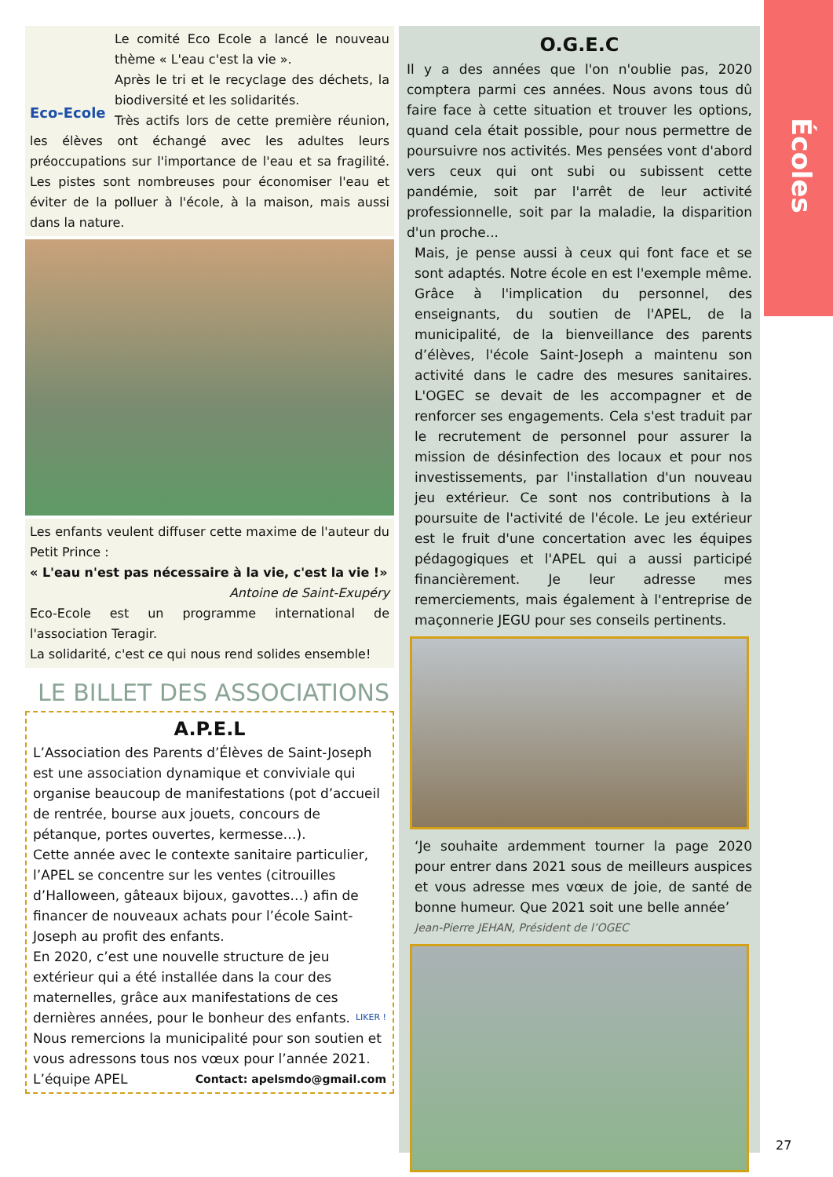Écoles
Eco-Ecole
Le comité Eco Ecole a lancé le nouveau thème « L'eau c'est la vie ».
Après le tri et le recyclage des déchets, la biodiversité et les solidarités.
Très actifs lors de cette première réunion, les élèves ont échangé avec les adultes leurs préoccupations sur l'importance de l'eau et sa fragilité. Les pistes sont nombreuses pour économiser l'eau et éviter de la polluer à l'école, à la maison, mais aussi dans la nature.
Les enfants veulent diffuser cette maxime de l'auteur du Petit Prince :
« L'eau n'est pas nécessaire à la vie, c'est la vie !»
Antoine de Saint-Exupéry
Eco-Ecole est un programme international de l'association Teragir.
La solidarité, c'est ce qui nous rend solides ensemble!
LE BILLET DES ASSOCIATIONS
A.P.E.L
L’Association des Parents d’Élèves de Saint-Joseph est une association dynamique et conviviale qui organise beaucoup de manifestations (pot d’accueil de rentrée, bourse aux jouets, concours de pétanque, portes ouvertes, kermesse…).
Cette année avec le contexte sanitaire particulier, l’APEL se concentre sur les ventes (citrouilles d’Halloween, gâteaux bijoux, gavottes…) afin de financer de nouveaux achats pour l’école Saint-Joseph au profit des enfants.
En 2020, c’est une nouvelle structure de jeu extérieur qui a été installée dans la cour des maternelles, grâce aux manifestations de ces dernières années, pour le bonheur des enfants. LIKER !
Nous remercions la municipalité pour son soutien et vous adressons tous nos vœux pour l’année 2021.
L’équipe APEL Contact: apelsmdo@gmail.com
O.G.E.C
Il y a des années que l'on n'oublie pas, 2020 comptera parmi ces années. Nous avons tous dû faire face à cette situation et trouver les options, quand cela était possible, pour nous permettre de poursuivre nos activités. Mes pensées vont d'abord vers ceux qui ont subi ou subissent cette pandémie, soit par l'arrêt de leur activité professionnelle, soit par la maladie, la disparition d'un proche...
Mais, je pense aussi à ceux qui font face et se sont adaptés. Notre école en est l'exemple même. Grâce à l'implication du personnel, des enseignants, du soutien de l'APEL, de la municipalité, de la bienveillance des parents d’élèves, l'école Saint-Joseph a maintenu son activité dans le cadre des mesures sanitaires. L'OGEC se devait de les accompagner et de renforcer ses engagements. Cela s'est traduit par le recrutement de personnel pour assurer la mission de désinfection des locaux et pour nos investissements, par l'installation d'un nouveau jeu extérieur. Ce sont nos contributions à la poursuite de l'activité de l'école. Le jeu extérieur est le fruit d'une concertation avec les équipes pédagogiques et l'APEL qui a aussi participé financièrement. Je leur adresse mes remerciements, mais également à l'entreprise de maçonnerie JEGU pour ses conseils pertinents.
‘Je souhaite ardemment tourner la page 2020 pour entrer dans 2021 sous de meilleurs auspices et vous adresse mes vœux de joie, de santé de bonne humeur. Que 2021 soit une belle année’
Jean-Pierre JEHAN, Président de l’OGEC
27